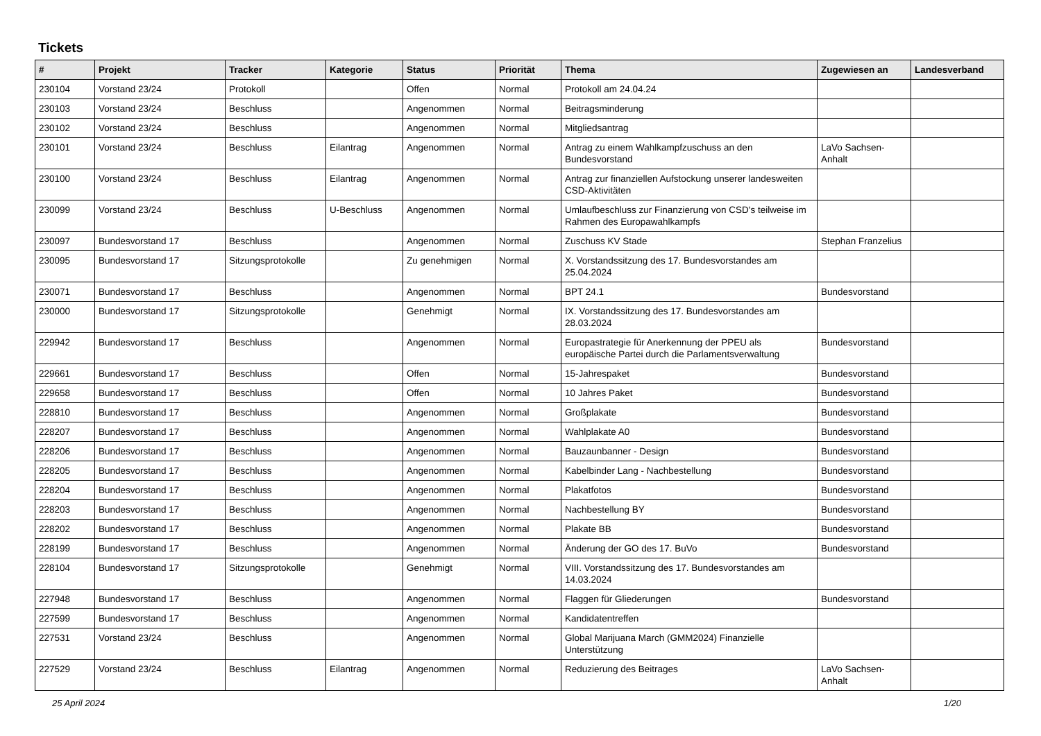Tickets
| # | Projekt | Tracker | Kategorie | Status | Priorität | Thema | Zugewiesen an | Landesverband |
| --- | --- | --- | --- | --- | --- | --- | --- | --- |
| 230104 | Vorstand 23/24 | Protokoll | | Offen | Normal | Protokoll am 24.04.24 | | |
| 230103 | Vorstand 23/24 | Beschluss | | Angenommen | Normal | Beitragsminderung | | |
| 230102 | Vorstand 23/24 | Beschluss | | Angenommen | Normal | Mitgliedsantrag | | |
| 230101 | Vorstand 23/24 | Beschluss | Eilantrag | Angenommen | Normal | Antrag zu einem Wahlkampfzuschuss an den Bundesvorstand | LaVo Sachsen-Anhalt | |
| 230100 | Vorstand 23/24 | Beschluss | Eilantrag | Angenommen | Normal | Antrag zur finanziellen Aufstockung unserer landesweiten CSD-Aktivitäten | | |
| 230099 | Vorstand 23/24 | Beschluss | U-Beschluss | Angenommen | Normal | Umlaufbeschluss zur Finanzierung von CSD's teilweise im Rahmen des Europawahlkampfs | | |
| 230097 | Bundesvorstand 17 | Beschluss | | Angenommen | Normal | Zuschuss KV Stade | Stephan Franzelius | |
| 230095 | Bundesvorstand 17 | Sitzungsprotokolle | | Zu genehmigen | Normal | X. Vorstandssitzung des 17. Bundesvorstandes am 25.04.2024 | | |
| 230071 | Bundesvorstand 17 | Beschluss | | Angenommen | Normal | BPT 24.1 | Bundesvorstand | |
| 230000 | Bundesvorstand 17 | Sitzungsprotokolle | | Genehmigt | Normal | IX. Vorstandssitzung des 17. Bundesvorstandes am 28.03.2024 | | |
| 229942 | Bundesvorstand 17 | Beschluss | | Angenommen | Normal | Europastrategie für Anerkennung der PPEU als europäische Partei durch die Parlamentsverwaltung | Bundesvorstand | |
| 229661 | Bundesvorstand 17 | Beschluss | | Offen | Normal | 15-Jahrespaket | Bundesvorstand | |
| 229658 | Bundesvorstand 17 | Beschluss | | Offen | Normal | 10 Jahres Paket | Bundesvorstand | |
| 228810 | Bundesvorstand 17 | Beschluss | | Angenommen | Normal | Großplakate | Bundesvorstand | |
| 228207 | Bundesvorstand 17 | Beschluss | | Angenommen | Normal | Wahlplakate A0 | Bundesvorstand | |
| 228206 | Bundesvorstand 17 | Beschluss | | Angenommen | Normal | Bauzaunbanner - Design | Bundesvorstand | |
| 228205 | Bundesvorstand 17 | Beschluss | | Angenommen | Normal | Kabelbinder Lang - Nachbestellung | Bundesvorstand | |
| 228204 | Bundesvorstand 17 | Beschluss | | Angenommen | Normal | Plakatfotos | Bundesvorstand | |
| 228203 | Bundesvorstand 17 | Beschluss | | Angenommen | Normal | Nachbestellung BY | Bundesvorstand | |
| 228202 | Bundesvorstand 17 | Beschluss | | Angenommen | Normal | Plakate BB | Bundesvorstand | |
| 228199 | Bundesvorstand 17 | Beschluss | | Angenommen | Normal | Änderung der GO des 17. BuVo | Bundesvorstand | |
| 228104 | Bundesvorstand 17 | Sitzungsprotokolle | | Genehmigt | Normal | VIII. Vorstandssitzung des 17. Bundesvorstandes am 14.03.2024 | | |
| 227948 | Bundesvorstand 17 | Beschluss | | Angenommen | Normal | Flaggen für Gliederungen | Bundesvorstand | |
| 227599 | Bundesvorstand 17 | Beschluss | | Angenommen | Normal | Kandidatentreffen | | |
| 227531 | Vorstand 23/24 | Beschluss | | Angenommen | Normal | Global Marijuana March (GMM2024) Finanzielle Unterstützung | | |
| 227529 | Vorstand 23/24 | Beschluss | Eilantrag | Angenommen | Normal | Reduzierung des Beitrages | LaVo Sachsen-Anhalt | |
25 April 2024 1/20